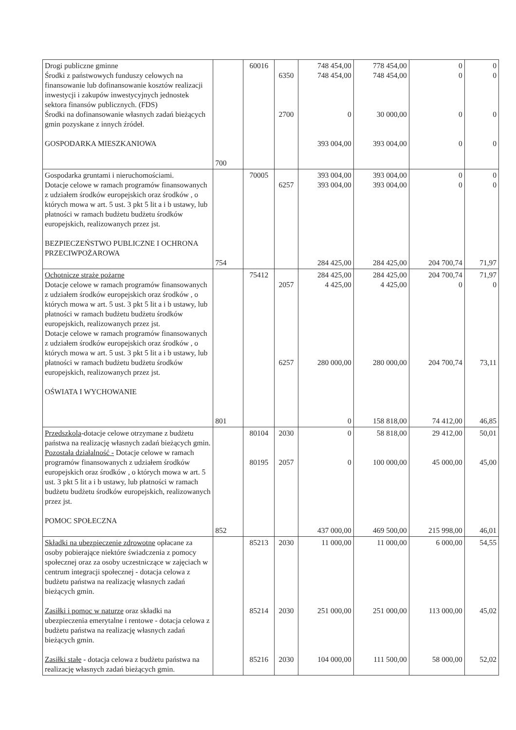| Drogi publiczne gminne Środki z państwowych funduszy celowych na finansowanie lub dofinansowanie kosztów realizacji inwestycji i zakupów inwestycyjnych jednostek sektora finansów publicznych. (FDS) Środki na dofinansowanie własnych zadań bieżących gmin pozyskane z innych źródeł. GOSPODARKA MIESZKANIOWA | 700 | 60016 | 6350 2700 | 748 454,00 748 454,00 0 393 004,00 | 778 454,00 748 454,00 30 000,00 393 004,00 | 0 0 0 0 | 0 0 0 0 |
| Gospodarka gruntami i nieruchomościami. Dotacje celowe w ramach programów finansowanych z udziałem środków europejskich oraz środków , o których mowa w art. 5 ust. 3 pkt 5 lit a i b ustawy, lub płatności w ramach budżetu budżetu środków europejskich, realizowanych przez jst. BEZPIECZEŃSTWO PUBLICZNE I OCHRONA PRZECIWPOŻAROWA | 754 | 70005 | 6257 | 393 004,00 393 004,00 284 425,00 | 393 004,00 393 004,00 284 425,00 | 0 0 204 700,74 | 0 0 71,97 |
| Ochotnicze straże pożarne Dotacje celowe w ramach programów finansowanych z udziałem środków europejskich oraz środków , o których mowa w art. 5 ust. 3 pkt 5 lit a i b ustawy, lub płatności w ramach budżetu budżetu środków europejskich, realizowanych przez jst. Dotacje celowe w ramach programów finansowanych z udziałem środków europejskich oraz środków , o których mowa w art. 5 ust. 3 pkt 5 lit a i b ustawy, lub płatności w ramach budżetu budżetu środków europejskich, realizowanych przez jst. OŚWIATA I WYCHOWANIE | 801 | 75412 | 2057 6257 | 284 425,00 4 425,00 280 000,00 0 | 284 425,00 4 425,00 280 000,00 158 818,00 | 204 700,74 0 204 700,74 74 412,00 | 71,97 0 73,11 46,85 |
| Przedszkola -dotacje celowe otrzymane z budżetu państwa na realizację własnych zadań bieżących gmin. Pozostała działalność - Dotacje celowe w ramach programów finansowanych z udziałem środków europejskich oraz środków , o których mowa w art. 5 ust. 3 pkt 5 lit a i b ustawy, lub płatności w ramach budżetu budżetu środków europejskich, realizowanych przez jst. POMOC SPOŁECZNA | 852 | 80104 80195 | 2030 2057 | 0 0 437 000,00 | 58 818,00 100 000,00 469 500,00 | 29 412,00 45 000,00 215 998,00 | 50,01 45,00 46,01 |
| Składki na ubezpieczenie zdrowotne opłacane za osoby pobierające niektóre świadczenia z pomocy społecznej oraz za osoby uczestniczące w zajęciach w centrum integracji społecznej - dotacja celowa z budżetu państwa na realizację własnych zadań bieżących gmin. Zasiłki i pomoc w naturze oraz składki na ubezpieczenia emerytalne i rentowe - dotacja celowa z budżetu państwa na realizację własnych zadań bieżących gmin. Zasiłki stałe - dotacja celowa z budżetu państwa na realizację własnych zadań bieżących gmin. | | 85213 85214 85216 | 2030 2030 2030 | 11 000,00 251 000,00 104 000,00 | 11 000,00 251 000,00 111 500,00 | 6 000,00 113 000,00 58 000,00 | 54,55 45,02 52,02 |